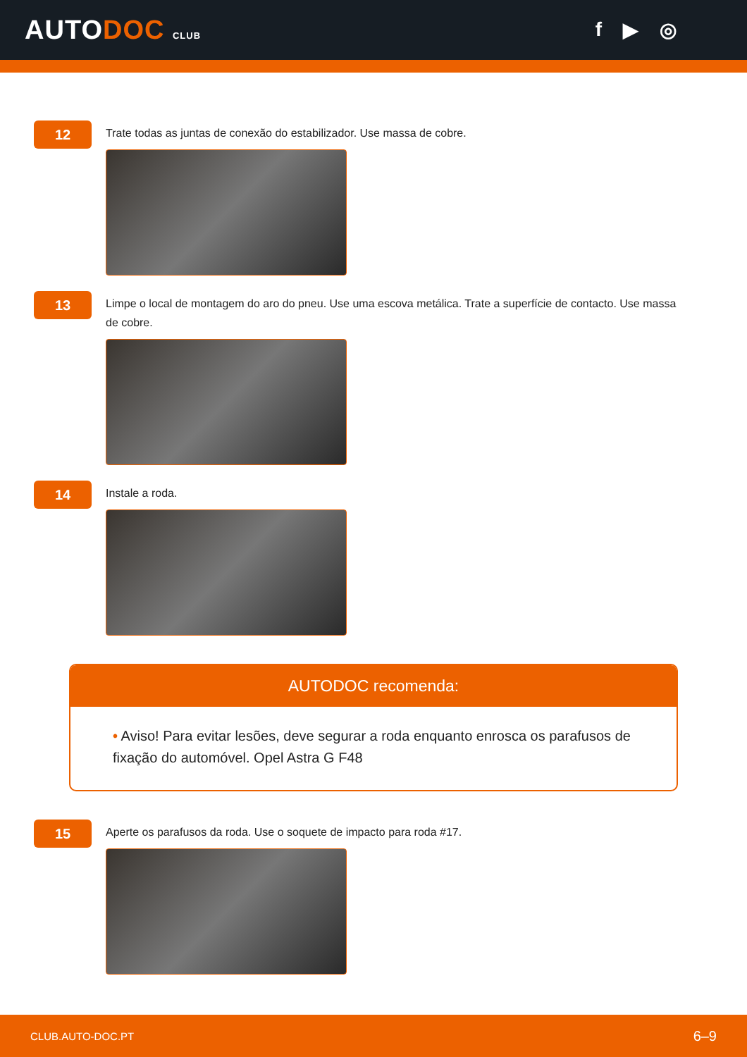AUTODOC CLUB
f ▶ ◎
12
Trate todas as juntas de conexão do estabilizador. Use massa de cobre.
13
Limpe o local de montagem do aro do pneu. Use uma escova metálica. Trate a superfície de contacto. Use massa de cobre.
14
Instale a roda.
AUTODOC recomenda:
• Aviso! Para evitar lesões, deve segurar a roda enquanto enrosca os parafusos de fixação do automóvel. Opel Astra G F48
15
Aperte os parafusos da roda. Use o soquete de impacto para roda #17.
CLUB.AUTO-DOC.PT 6–9